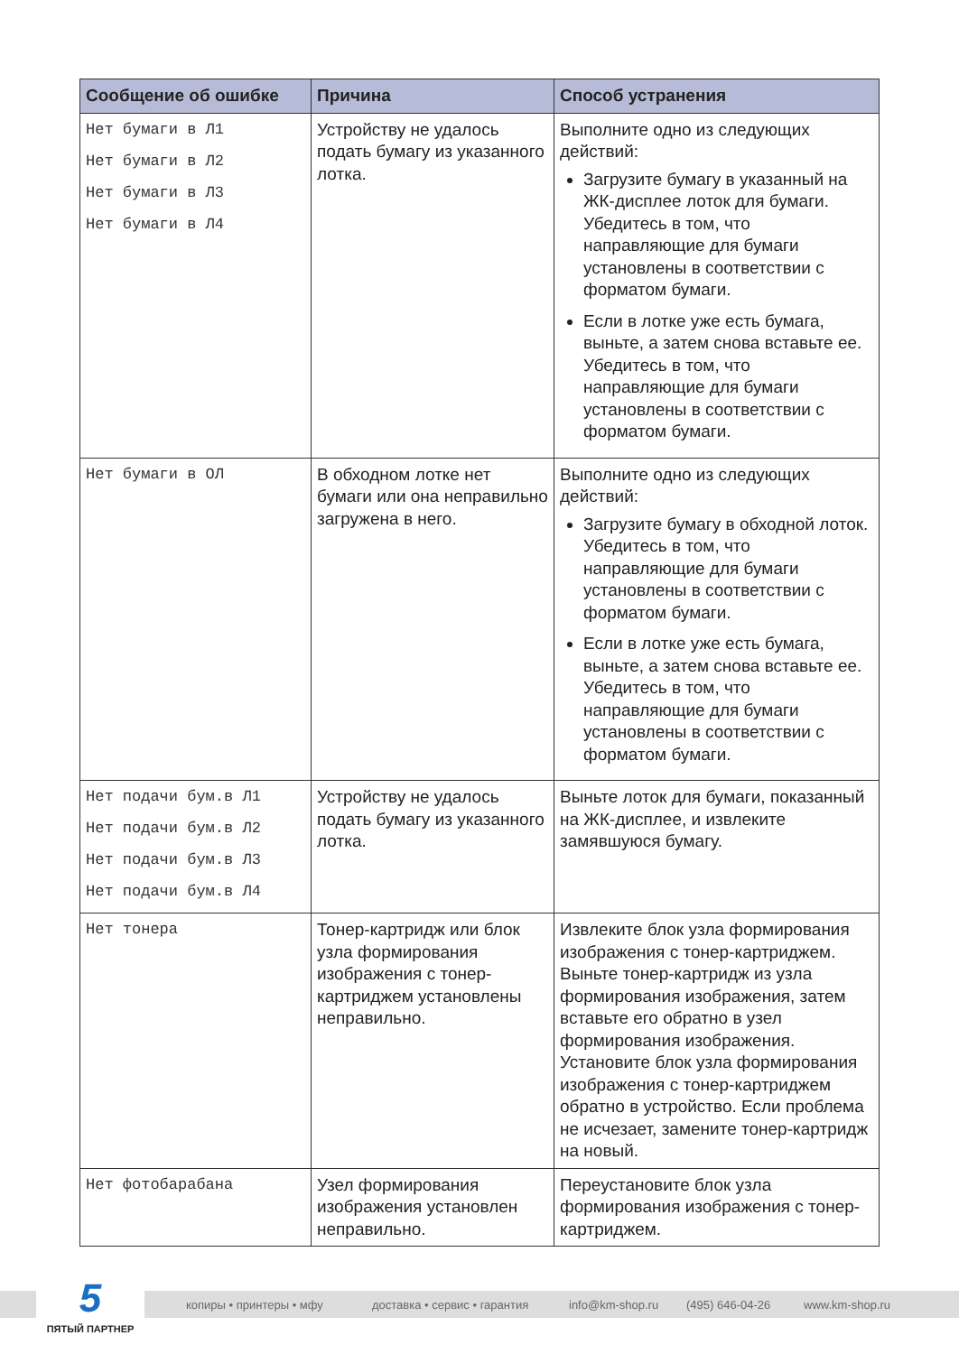| Сообщение об ошибке | Причина | Способ устранения |
| --- | --- | --- |
| Нет бумаги в Л1 Нет бумаги в Л2 Нет бумаги в Л3 Нет бумаги в Л4 | Устройству не удалось подать бумагу из указанного лотка. | Выполните одно из следующих действий: Загрузите бумагу в указанный на ЖК-дисплее лоток для бумаги. Убедитесь в том, что направляющие для бумаги установлены в соответствии с форматом бумаги. Если в лотке уже есть бумага, выньте, а затем снова вставьте ее. Убедитесь в том, что направляющие для бумаги установлены в соответствии с форматом бумаги. |
| Нет бумаги в ОЛ | В обходном лотке нет бумаги или она неправильно загружена в него. | Выполните одно из следующих действий: Загрузите бумагу в обходной лоток. Убедитесь в том, что направляющие для бумаги установлены в соответствии с форматом бумаги. Если в лотке уже есть бумага, выньте, а затем снова вставьте ее. Убедитесь в том, что направляющие для бумаги установлены в соответствии с форматом бумаги. |
| Нет подачи бум.в Л1 Нет подачи бум.в Л2 Нет подачи бум.в Л3 Нет подачи бум.в Л4 | Устройству не удалось подать бумагу из указанного лотка. | Выньте лоток для бумаги, показанный на ЖК-дисплее, и извлеките замявшуюся бумагу. |
| Нет тонера | Тонер-картридж или блок узла формирования изображения с тонер-картриджем установлены неправильно. | Извлеките блок узла формирования изображения с тонер-картриджем. Выньте тонер-картридж из узла формирования изображения, затем вставьте его обратно в узел формирования изображения. Установите блок узла формирования изображения с тонер-картриджем обратно в устройство. Если проблема не исчезает, замените тонер-картридж на новый. |
| Нет фотобарабана | Узел формирования изображения установлен неправильно. | Переустановите блок узла формирования изображения с тонер-картриджем. |
копиры • принтеры • мфу доставка • сервис • гарантия info@km-shop.ru (495) 646-04-26 www.km-shop.ru
5
ПЯТЫЙ ПАРТНЕР